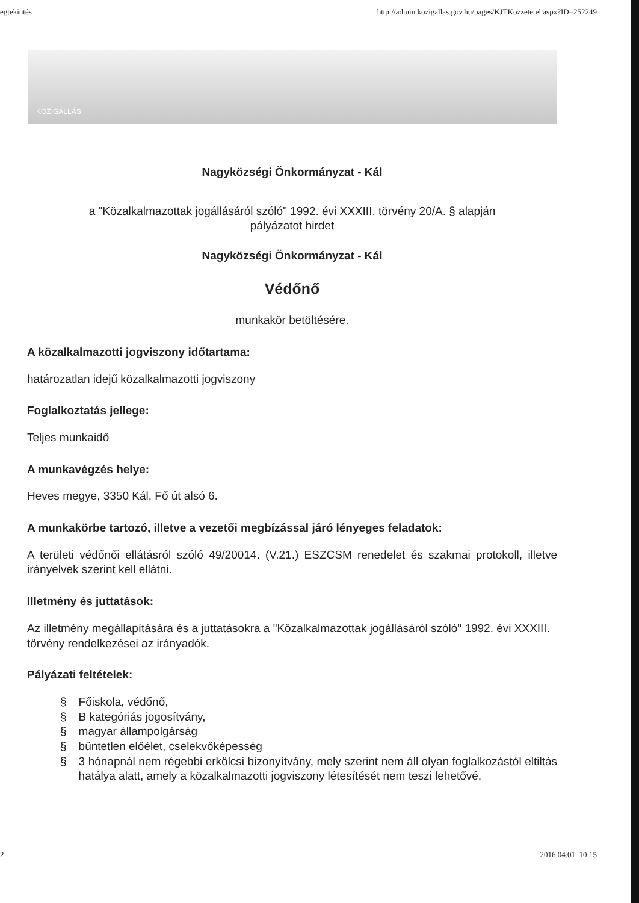egtekintés http://admin.kozigallas.gov.hu/pages/KJTKozzetetel.aspx?ID=252249
KÖZIGÁLLÁS
Nagyközségi Önkormányzat - Kál
a "Közalkalmazottak jogállásáról szóló" 1992. évi XXXIII. törvény 20/A. § alapján
pályázatot hirdet
Nagyközségi Önkormányzat - Kál
Védőnő
munkakör betöltésére.
A közalkalmazotti jogviszony időtartama:
határozatlan idejű közalkalmazotti jogviszony
Foglalkoztatás jellege:
Teljes munkaidő
A munkavégzés helye:
Heves megye, 3350 Kál, Fő út alsó 6.
A munkakörbe tartozó, illetve a vezetői megbízással járó lényeges feladatok:
A területi védőnői ellátásról szóló 49/20014. (V.21.) ESZCSM renedelet és szakmai protokoll, illetve irányelvek szerint kell ellátni.
Illetmény és juttatások:
Az illetmény megállapítására és a juttatásokra a "Közalkalmazottak jogállásáról szóló" 1992. évi XXXIII. törvény rendelkezései az irányadók.
Pályázati feltételek:
§ Főiskola, védőnő,
§ B kategóriás jogosítvány,
§ magyar állampolgárság
§ büntetlen előélet, cselekvőképesség
§ 3 hónapnál nem régebbi erkölcsi bizonyítvány, mely szerint nem áll olyan foglalkozástól eltiltás hatálya alatt, amely a közalkalmazotti jogviszony létesítését nem teszi lehetővé,
2 2016.04.01. 10:15